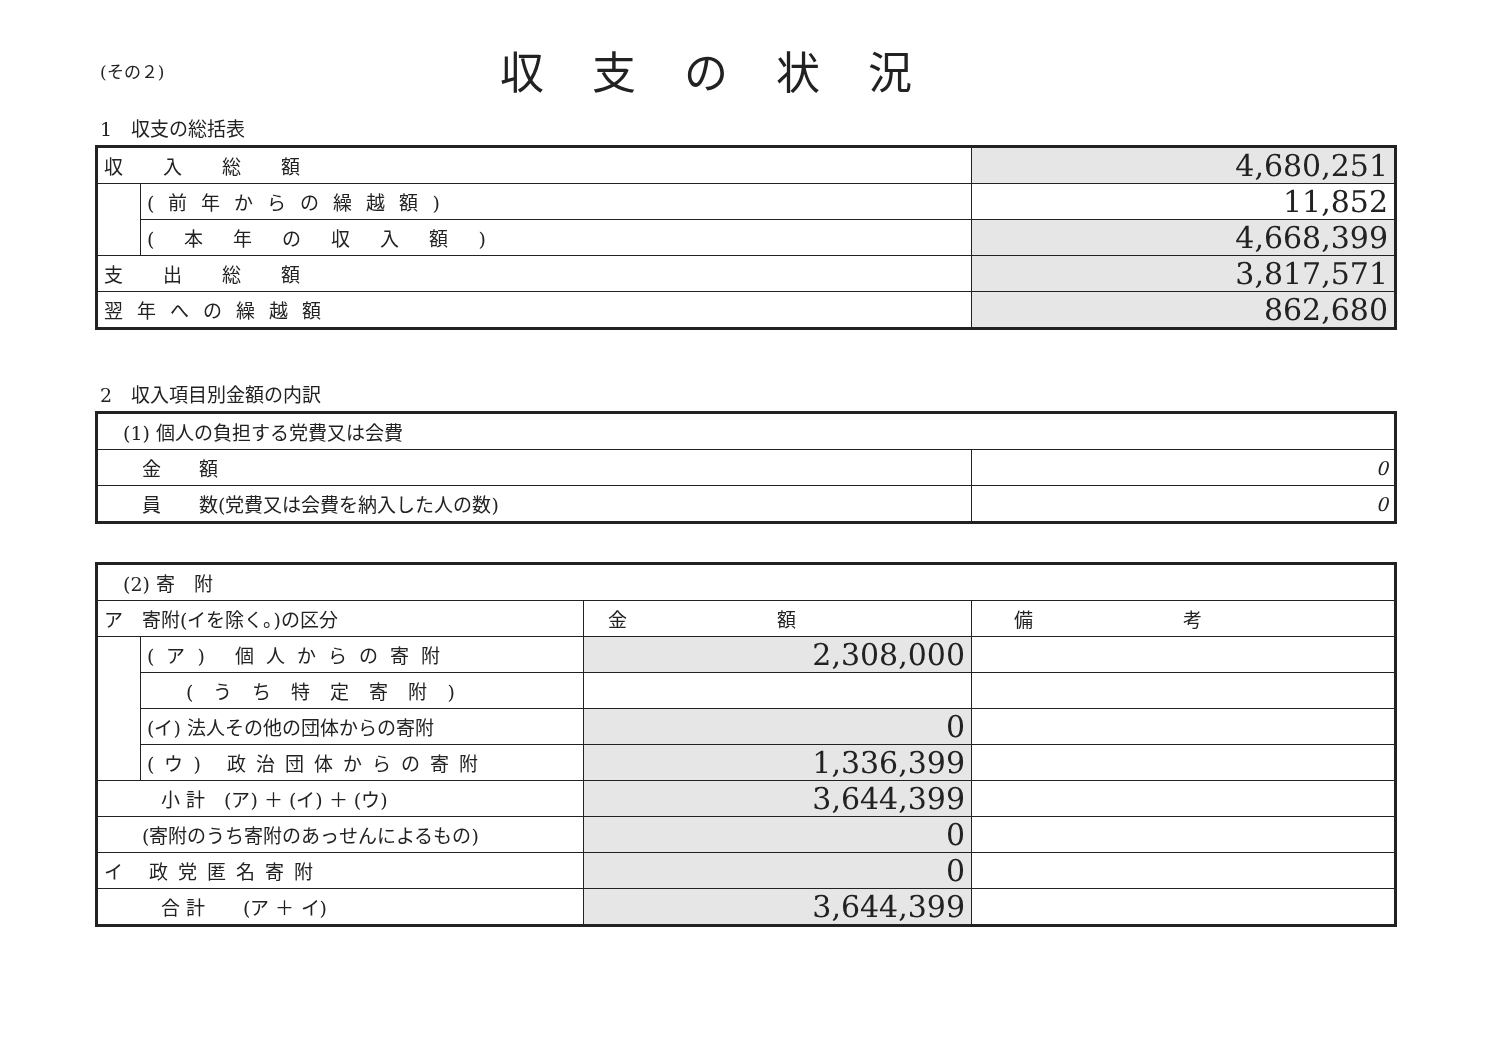(その２)
収支の状況
1　収支の総括表
| 収入総額 | | 4,680,251 |
| | (前年からの繰越額) | 11,852 |
| | (本年の収入額) | 4,668,399 |
| 支出総額 | | 3,817,571 |
| 翌年への繰越額 | | 862,680 |
2　収入項目別金額の内訳
| (1) 個人の負担する党費又は会費 | |
| 金 額 | 0 |
| 員 数(党費又は会費を納入した人の数) | 0 |
| (2) 寄 附 | | | |
| ア 寄附(イを除く。)の区分 | | 金額 | 備考 |
| | (ア) 個人からの寄附 | 2,308,000 | |
| | (うち特定寄附) | | |
| | (イ) 法人その他の団体からの寄附 | 0 | |
| | (ウ) 政治団体からの寄附 | 1,336,399 | |
| 小 計 (ア) ＋ (イ) ＋ (ウ) | | 3,644,399 | |
| (寄附のうち寄附のあっせんによるもの) | | 0 | |
| イ 政党匿名寄附 | | 0 | |
| 合 計 (ア ＋ イ) | | 3,644,399 | |